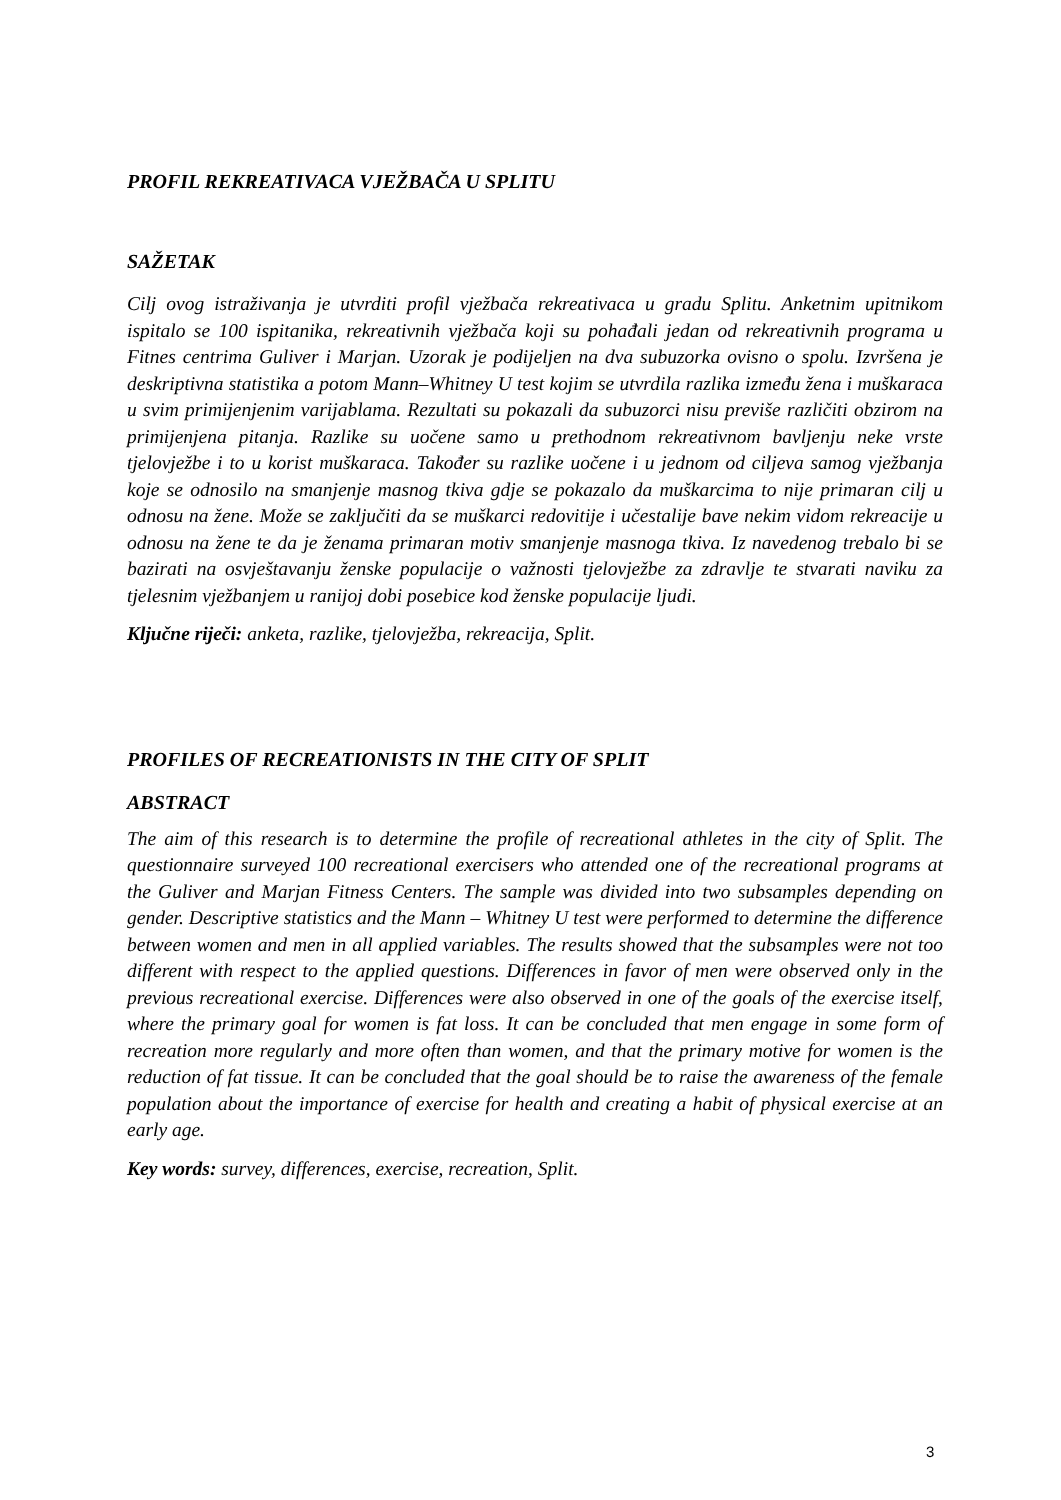PROFIL REKREATIVACA VJEŽBAČA U SPLITU
SAŽETAK
Cilj ovog istraživanja je utvrditi profil vježbača rekreativaca u gradu Splitu. Anketnim upitnikom ispitalo se 100 ispitanika, rekreativnih vježbača koji su pohađali jedan od rekreativnih programa u Fitnes centrima Guliver i Marjan. Uzorak je podijeljen na dva subuzorka ovisno o spolu. Izvršena je deskriptivna statistika a potom Mann–Whitney U test kojim se utvrdila razlika između žena i muškaraca u svim primijenjenim varijablama. Rezultati su pokazali da subuzorci nisu previše različiti obzirom na primijenjena pitanja. Razlike su uočene samo u prethodnom rekreativnom bavljenju neke vrste tjelovježbe i to u korist muškaraca. Također su razlike uočene i u jednom od ciljeva samog vježbanja koje se odnosilo na smanjenje masnog tkiva gdje se pokazalo da muškarcima to nije primaran cilj u odnosu na žene. Može se zaključiti da se muškarci redovitije i učestalije bave nekim vidom rekreacije u odnosu na žene te da je ženama primaran motiv smanjenje masnoga tkiva. Iz navedenog trebalo bi se bazirati na osvještavanju ženske populacije o važnosti tjelovježbe za zdravlje te stvarati naviku za tjelesnim vježbanjem u ranijoj dobi posebice kod ženske populacije ljudi.
Ključne riječi: anketa, razlike, tjelovježba, rekreacija, Split.
PROFILES OF RECREATIONISTS IN THE CITY OF SPLIT
ABSTRACT
The aim of this research is to determine the profile of recreational athletes in the city of Split. The questionnaire surveyed 100 recreational exercisers who attended one of the recreational programs at the Guliver and Marjan Fitness Centers. The sample was divided into two subsamples depending on gender. Descriptive statistics and the Mann – Whitney U test were performed to determine the difference between women and men in all applied variables. The results showed that the subsamples were not too different with respect to the applied questions. Differences in favor of men were observed only in the previous recreational exercise. Differences were also observed in one of the goals of the exercise itself, where the primary goal for women is fat loss. It can be concluded that men engage in some form of recreation more regularly and more often than women, and that the primary motive for women is the reduction of fat tissue. It can be concluded that the goal should be to raise the awareness of the female population about the importance of exercise for health and creating a habit of physical exercise at an early age.
Key words: survey, differences, exercise, recreation, Split.
3